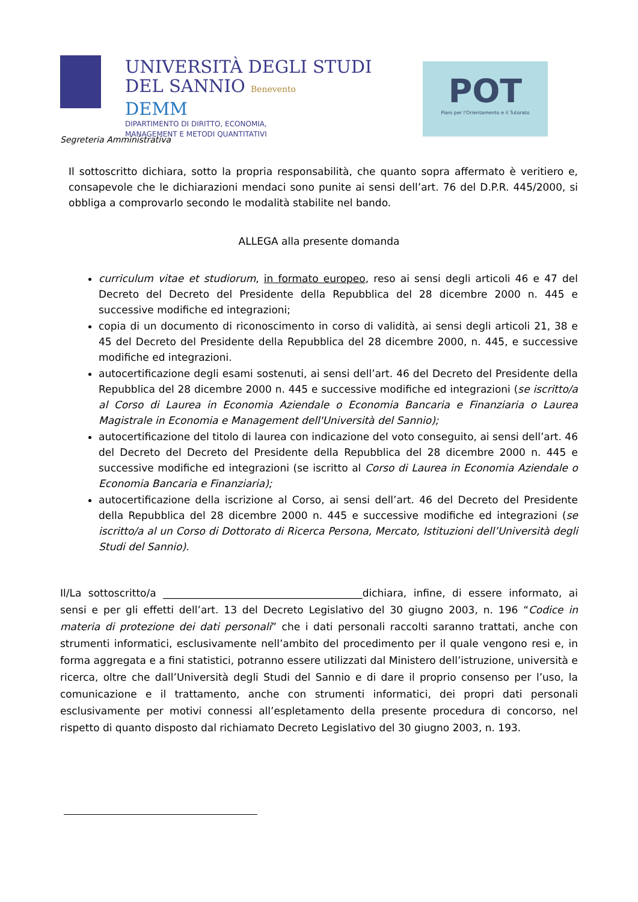UNIVERSITÀ DEGLI STUDI
DEL SANNIO Benevento
DEMM
DIPARTIMENTO DI DIRITTO, ECONOMIA,
MANAGEMENT E METODI QUANTITATIVI
POT
Piani per l'Orientamento e il Tutorato
Segreteria Amministrativa
Il sottoscritto dichiara, sotto la propria responsabilità, che quanto sopra affermato è veritiero e, consapevole che le dichiarazioni mendaci sono punite ai sensi dell’art. 76 del D.P.R. 445/2000, si obbliga a comprovarlo secondo le modalità stabilite nel bando.
ALLEGA alla presente domanda
curriculum vitae et studiorum, in formato europeo, reso ai sensi degli articoli 46 e 47 del Decreto del Decreto del Presidente della Repubblica del 28 dicembre 2000 n. 445 e successive modifiche ed integrazioni;
copia di un documento di riconoscimento in corso di validità, ai sensi degli articoli 21, 38 e 45 del Decreto del Presidente della Repubblica del 28 dicembre 2000, n. 445, e successive modifiche ed integrazioni.
autocertificazione degli esami sostenuti, ai sensi dell’art. 46 del Decreto del Presidente della Repubblica del 28 dicembre 2000 n. 445 e successive modifiche ed integrazioni (se iscritto/a al Corso di Laurea in Economia Aziendale o Economia Bancaria e Finanziaria o Laurea Magistrale in Economia e Management dell'Università del Sannio);
autocertificazione del titolo di laurea con indicazione del voto conseguito, ai sensi dell’art. 46 del Decreto del Decreto del Presidente della Repubblica del 28 dicembre 2000 n. 445 e successive modifiche ed integrazioni (se iscritto al Corso di Laurea in Economia Aziendale o Economia Bancaria e Finanziaria);
autocertificazione della iscrizione al Corso, ai sensi dell’art. 46 del Decreto del Presidente della Repubblica del 28 dicembre 2000 n. 445 e successive modifiche ed integrazioni (se iscritto/a al un Corso di Dottorato di Ricerca Persona, Mercato, Istituzioni dell’Università degli Studi del Sannio).
Il/La sottoscritto/a _______________________________________dichiara, infine, di essere informato, ai sensi e per gli effetti dell’art. 13 del Decreto Legislativo del 30 giugno 2003, n. 196 “Codice in materia di protezione dei dati personali” che i dati personali raccolti saranno trattati, anche con strumenti informatici, esclusivamente nell’ambito del procedimento per il quale vengono resi e, in forma aggregata e a fini statistici, potranno essere utilizzati dal Ministero dell’istruzione, università e ricerca, oltre che dall’Università degli Studi del Sannio e di dare il proprio consenso per l’uso, la comunicazione e il trattamento, anche con strumenti informatici, dei propri dati personali esclusivamente per motivi connessi all’espletamento della presente procedura di concorso, nel rispetto di quanto disposto dal richiamato Decreto Legislativo del 30 giugno 2003, n. 193.